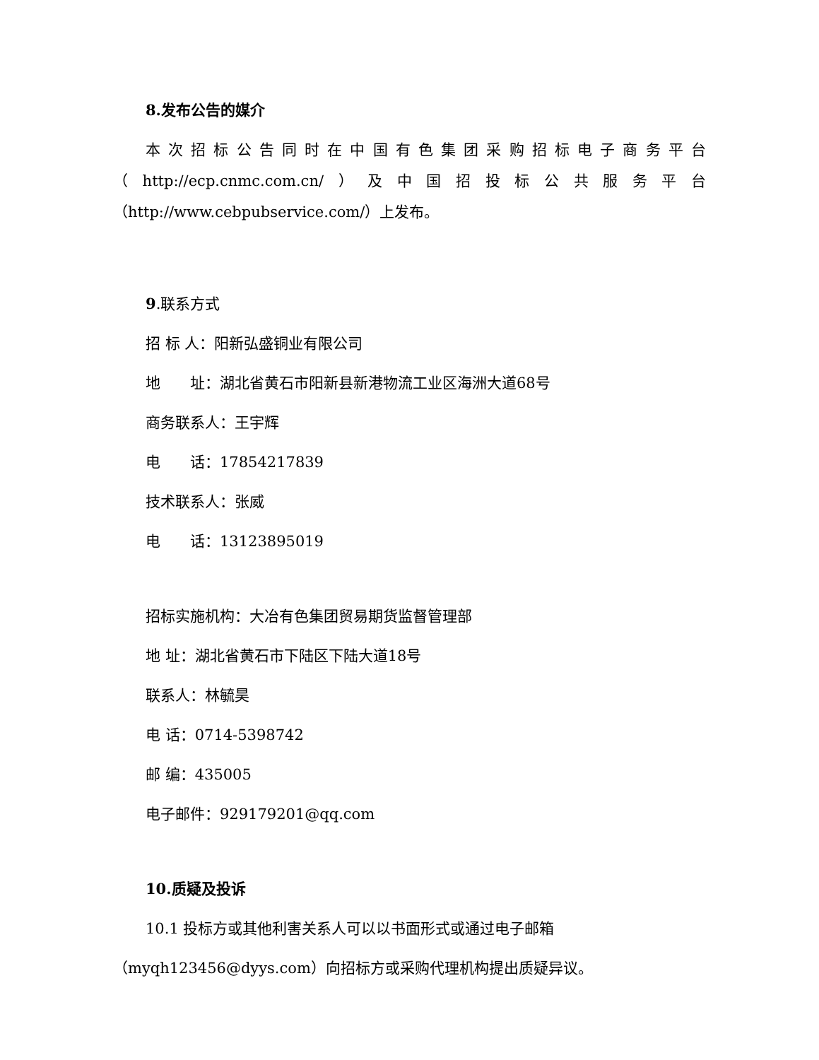8.发布公告的媒介
本次招标公告同时在中国有色集团采购招标电子商务平台（http://ecp.cnmc.com.cn/）及中国招投标公共服务平台（http://www.cebpubservice.com/）上发布。
9.联系方式
招 标 人：阳新弘盛铜业有限公司
地　　址：湖北省黄石市阳新县新港物流工业区海洲大道68号
商务联系人：王宇辉
电　　话：17854217839
技术联系人：张威
电　　话：13123895019
招标实施机构：大冶有色集团贸易期货监督管理部
地 址：湖北省黄石市下陆区下陆大道18号
联系人：林毓昊
电 话：0714-5398742
邮 编：435005
电子邮件：929179201@qq.com
10.质疑及投诉
10.1 投标方或其他利害关系人可以以书面形式或通过电子邮箱
（myqh123456@dyys.com）向招标方或采购代理机构提出质疑异议。